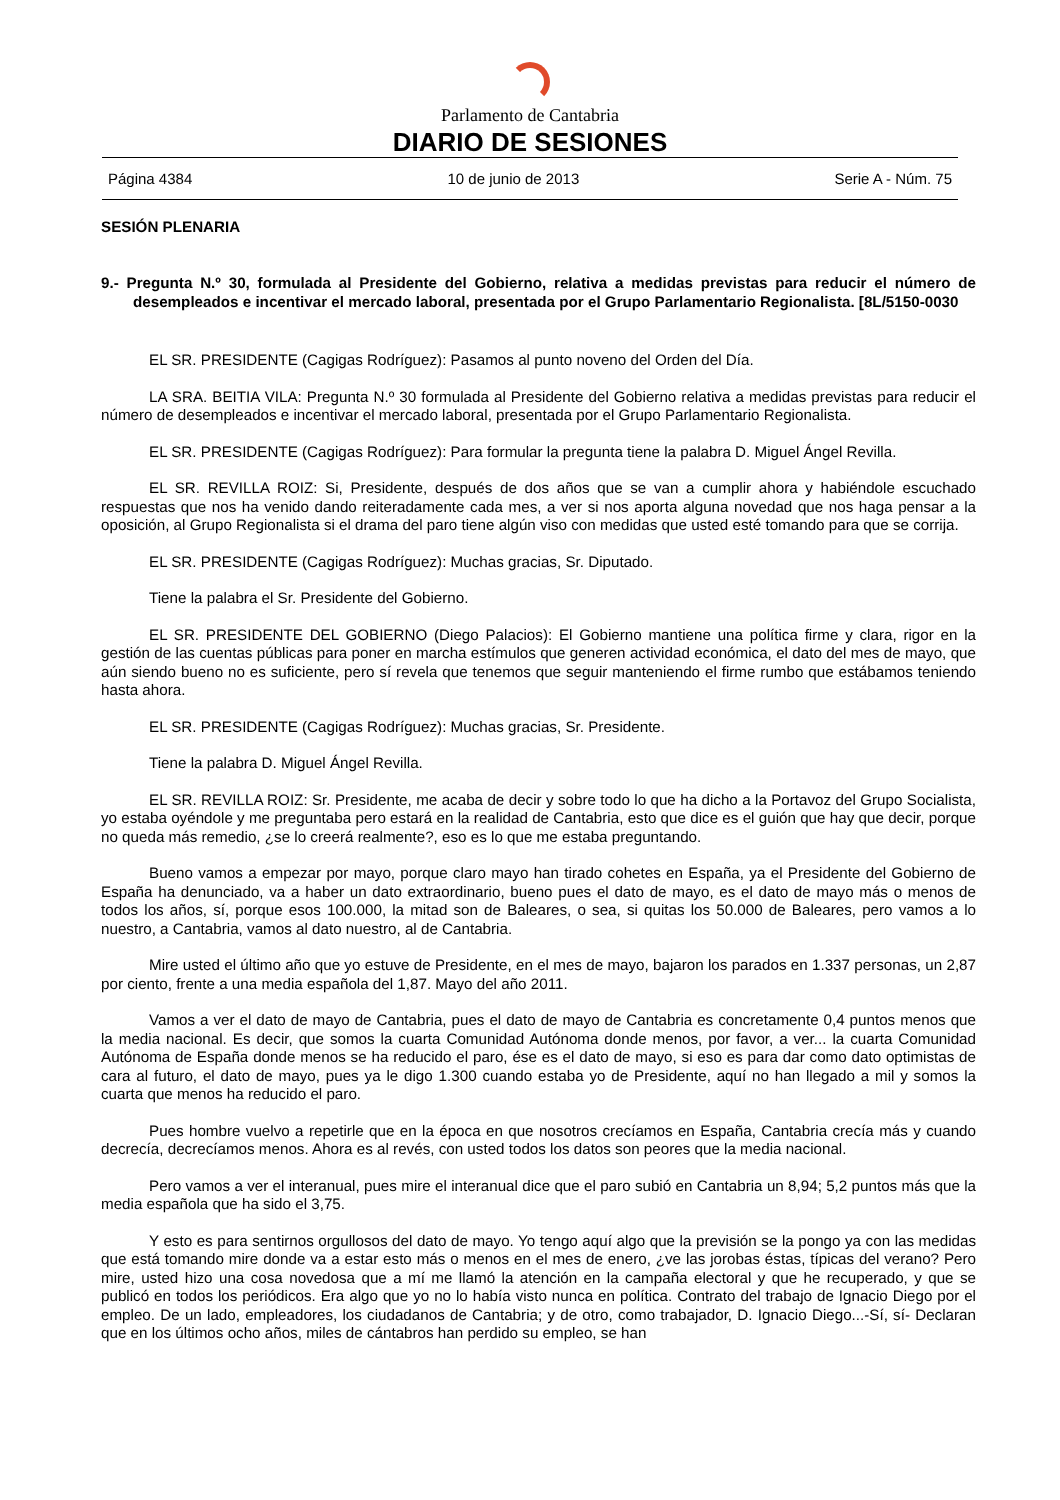Parlamento de Cantabria
DIARIO DE SESIONES
Página 4384 10 de junio de 2013 Serie A - Núm. 75
SESIÓN PLENARIA
9.- Pregunta N.º 30, formulada al Presidente del Gobierno, relativa a medidas previstas para reducir el número de desempleados e incentivar el mercado laboral, presentada por el Grupo Parlamentario Regionalista. [8L/5150-0030
EL SR. PRESIDENTE (Cagigas Rodríguez): Pasamos al punto noveno del Orden del Día.
LA SRA. BEITIA VILA: Pregunta N.º 30 formulada al Presidente del Gobierno relativa a medidas previstas para reducir el número de desempleados e incentivar el mercado laboral, presentada por el Grupo Parlamentario Regionalista.
EL SR. PRESIDENTE (Cagigas Rodríguez): Para formular la pregunta tiene la palabra D. Miguel Ángel Revilla.
EL SR. REVILLA ROIZ: Si, Presidente, después de dos años que se van a cumplir ahora y habiéndole escuchado respuestas que nos ha venido dando reiteradamente cada mes, a ver si nos aporta alguna novedad que nos haga pensar a la oposición, al Grupo Regionalista si el drama del paro tiene algún viso con medidas que usted esté tomando para que se corrija.
EL SR. PRESIDENTE (Cagigas Rodríguez): Muchas gracias, Sr. Diputado.
Tiene la palabra el Sr. Presidente del Gobierno.
EL SR. PRESIDENTE DEL GOBIERNO (Diego Palacios): El Gobierno mantiene una política firme y clara, rigor en la gestión de las cuentas públicas para poner en marcha estímulos que generen actividad económica, el dato del mes de mayo, que aún siendo bueno no es suficiente, pero sí revela que tenemos que seguir manteniendo el firme rumbo que estábamos teniendo hasta ahora.
EL SR. PRESIDENTE (Cagigas Rodríguez): Muchas gracias, Sr. Presidente.
Tiene la palabra D. Miguel Ángel Revilla.
EL SR. REVILLA ROIZ: Sr. Presidente, me acaba de decir y sobre todo lo que ha dicho a la Portavoz del Grupo Socialista, yo estaba oyéndole y me preguntaba pero estará en la realidad de Cantabria, esto que dice es el guión que hay que decir, porque no queda más remedio, ¿se lo creerá realmente?, eso es lo que me estaba preguntando.
Bueno vamos a empezar por mayo, porque claro mayo han tirado cohetes en España, ya el Presidente del Gobierno de España ha denunciado, va a haber un dato extraordinario, bueno pues el dato de mayo, es el dato de mayo más o menos de todos los años, sí, porque esos 100.000, la mitad son de Baleares, o sea, si quitas los 50.000 de Baleares, pero vamos a lo nuestro, a Cantabria, vamos al dato nuestro, al de Cantabria.
Mire usted el último año que yo estuve de Presidente, en el mes de mayo, bajaron los parados en 1.337 personas, un 2,87 por ciento, frente a una media española del 1,87. Mayo del año 2011.
Vamos a ver el dato de mayo de Cantabria, pues el dato de mayo de Cantabria es concretamente 0,4 puntos menos que la media nacional. Es decir, que somos la cuarta Comunidad Autónoma donde menos, por favor, a ver... la cuarta Comunidad Autónoma de España donde menos se ha reducido el paro, ése es el dato de mayo, si eso es para dar como dato optimistas de cara al futuro, el dato de mayo, pues ya le digo 1.300 cuando estaba yo de Presidente, aquí no han llegado a mil y somos la cuarta que menos ha reducido el paro.
Pues hombre vuelvo a repetirle que en la época en que nosotros crecíamos en España, Cantabria crecía más y cuando decrecía, decrecíamos menos. Ahora es al revés, con usted todos los datos son peores que la media nacional.
Pero vamos a ver el interanual, pues mire el interanual dice que el paro subió en Cantabria un 8,94; 5,2 puntos más que la media española que ha sido el 3,75.
Y esto es para sentirnos orgullosos del dato de mayo. Yo tengo aquí algo que la previsión se la pongo ya con las medidas que está tomando mire donde va a estar esto más o menos en el mes de enero, ¿ve las jorobas éstas, típicas del verano? Pero mire, usted hizo una cosa novedosa que a mí me llamó la atención en la campaña electoral y que he recuperado, y que se publicó en todos los periódicos. Era algo que yo no lo había visto nunca en política. Contrato del trabajo de Ignacio Diego por el empleo. De un lado, empleadores, los ciudadanos de Cantabria; y de otro, como trabajador, D. Ignacio Diego...-Sí, sí- Declaran que en los últimos ocho años, miles de cántabros han perdido su empleo, se han